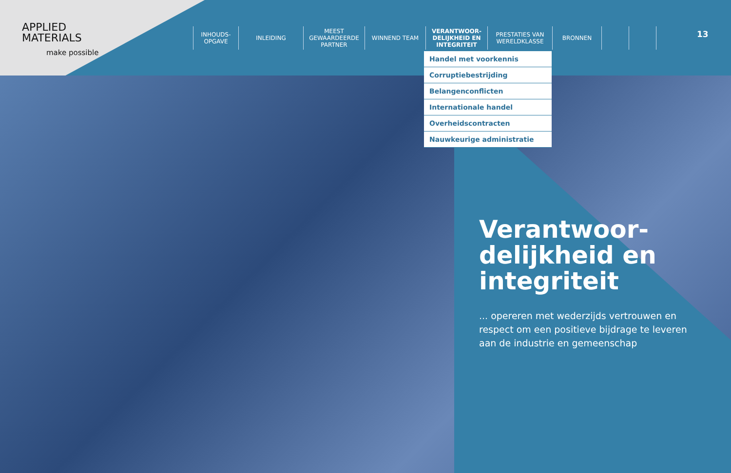APPLIED
MATERIALS
make possible
INHOUDS-
OPGAVE
INLEIDING MEEST
GEWAARDEERDE
PARTNER
WINNEND TEAM VERANTWOOR-
DELIJKHEID EN
INTEGRITEIT
PRESTATIES VAN
WERELDKLASSE
BRONNEN
13
Handel met voorkennis
Corruptiebestrijding
Belangenconflicten
Internationale handel
Overheidscontracten
Nauwkeurige administratie
Verantwoor-
delijkheid en
integriteit
... opereren met wederzijds vertrouwen en respect om een positieve bijdrage te leveren aan de industrie en gemeenschap